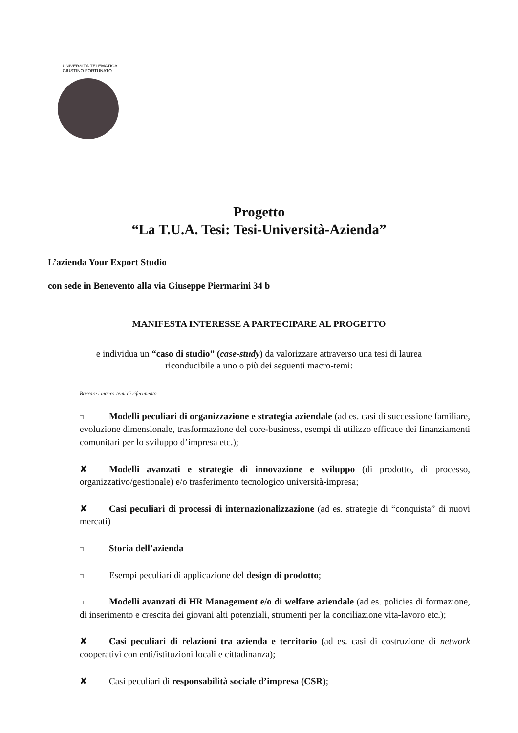UNIVERSITÀ TELEMATICA GIUSTINO FORTUNATO
Progetto
“La T.U.A. Tesi: Tesi-Università-Azienda”
L’azienda Your Export Studio
con sede in Benevento alla via Giuseppe Piermarini 34 b
MANIFESTA INTERESSE A PARTECIPARE AL PROGETTO
e individua un “caso di studio” (case-study) da valorizzare attraverso una tesi di laurea
riconducibile a uno o più dei seguenti macro-temi:
Barrare i macro-temi di riferimento
□ Modelli peculiari di organizzazione e strategia aziendale (ad es. casi di successione familiare, evoluzione dimensionale, trasformazione del core-business, esempi di utilizzo efficace dei finanziamenti comunitari per lo sviluppo d’impresa etc.);
✘ Modelli avanzati e strategie di innovazione e sviluppo (di prodotto, di processo, organizzativo/gestionale) e/o trasferimento tecnologico università-impresa;
✘ Casi peculiari di processi di internazionalizzazione (ad es. strategie di “conquista” di nuovi mercati)
□ Storia dell’azienda
□ Esempi peculiari di applicazione del design di prodotto;
□ Modelli avanzati di HR Management e/o di welfare aziendale (ad es. policies di formazione, di inserimento e crescita dei giovani alti potenziali, strumenti per la conciliazione vita-lavoro etc.);
✘ Casi peculiari di relazioni tra azienda e territorio (ad es. casi di costruzione di network cooperativi con enti/istituzioni locali e cittadinanza);
✘ Casi peculiari di responsabilità sociale d’impresa (CSR);